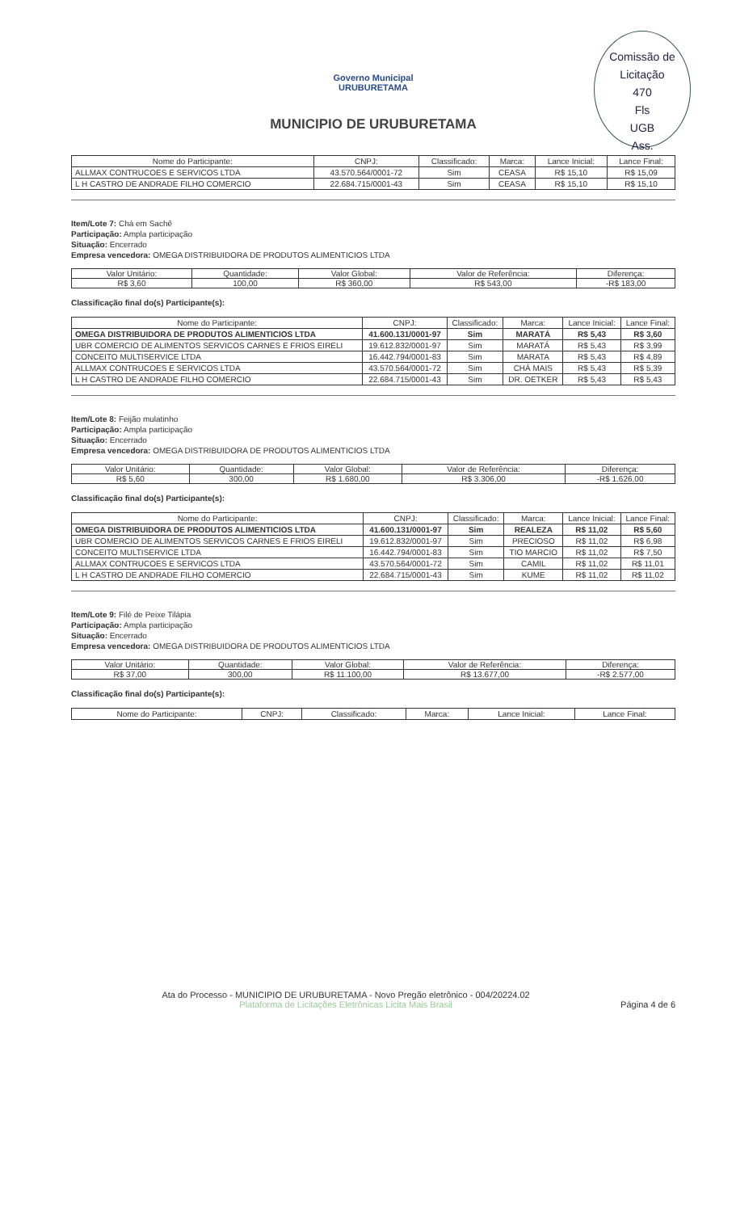Comissão de Licitação
470
Fls
UGB
Ass.
Governo Municipal
URUBURETAMA
MUNICIPIO DE URUBURETAMA
| Nome do Participante: | CNPJ: | Classificado: | Marca: | Lance Inicial: | Lance Final: |
| --- | --- | --- | --- | --- | --- |
| ALLMAX CONTRUCOES E SERVICOS LTDA | 43.570.564/0001-72 | Sim | CEASA | R$ 15,10 | R$ 15,09 |
| L H CASTRO DE ANDRADE FILHO COMERCIO | 22.684.715/0001-43 | Sim | CEASA | R$ 15,10 | R$ 15,10 |
Item/Lote 7: Chá em Sachê
Participação: Ampla participação
Situação: Encerrado
Empresa vencedora: OMEGA DISTRIBUIDORA DE PRODUTOS ALIMENTICIOS LTDA
| Valor Unitário: | Quantidade: | Valor Global: | Valor de Referência: | Diferença: |
| --- | --- | --- | --- | --- |
| R$ 3,60 | 100,00 | R$ 360,00 | R$ 543,00 | -R$ 183,00 |
Classificação final do(s) Participante(s):
| Nome do Participante: | CNPJ: | Classificado: | Marca: | Lance Inicial: | Lance Final: |
| --- | --- | --- | --- | --- | --- |
| OMEGA DISTRIBUIDORA DE PRODUTOS ALIMENTICIOS LTDA | 41.600.131/0001-97 | Sim | MARATÁ | R$ 5,43 | R$ 3,60 |
| UBR COMERCIO DE ALIMENTOS SERVICOS CARNES E FRIOS EIRELI | 19.612.832/0001-97 | Sim | MARATÁ | R$ 5,43 | R$ 3,99 |
| CONCEITO MULTISERVICE LTDA | 16.442.794/0001-83 | Sim | MARATA | R$ 5,43 | R$ 4,89 |
| ALLMAX CONTRUCOES E SERVICOS LTDA | 43.570.564/0001-72 | Sim | CHÁ MAIS | R$ 5,43 | R$ 5,39 |
| L H CASTRO DE ANDRADE FILHO COMERCIO | 22.684.715/0001-43 | Sim | DR. OETKER | R$ 5,43 | R$ 5,43 |
Item/Lote 8: Feijão mulatinho
Participação: Ampla participação
Situação: Encerrado
Empresa vencedora: OMEGA DISTRIBUIDORA DE PRODUTOS ALIMENTICIOS LTDA
| Valor Unitário: | Quantidade: | Valor Global: | Valor de Referência: | Diferença: |
| --- | --- | --- | --- | --- |
| R$ 5,60 | 300,00 | R$ 1.680,00 | R$ 3.306,00 | -R$ 1.626,00 |
Classificação final do(s) Participante(s):
| Nome do Participante: | CNPJ: | Classificado: | Marca: | Lance Inicial: | Lance Final: |
| --- | --- | --- | --- | --- | --- |
| OMEGA DISTRIBUIDORA DE PRODUTOS ALIMENTICIOS LTDA | 41.600.131/0001-97 | Sim | REALEZA | R$ 11,02 | R$ 5,60 |
| UBR COMERCIO DE ALIMENTOS SERVICOS CARNES E FRIOS EIRELI | 19.612.832/0001-97 | Sim | PRECIOSO | R$ 11,02 | R$ 6,98 |
| CONCEITO MULTISERVICE LTDA | 16.442.794/0001-83 | Sim | TIO MARCIO | R$ 11,02 | R$ 7,50 |
| ALLMAX CONTRUCOES E SERVICOS LTDA | 43.570.564/0001-72 | Sim | CAMIL | R$ 11,02 | R$ 11,01 |
| L H CASTRO DE ANDRADE FILHO COMERCIO | 22.684.715/0001-43 | Sim | KUME | R$ 11,02 | R$ 11,02 |
Item/Lote 9: Filé de Peixe Tilápia
Participação: Ampla participação
Situação: Encerrado
Empresa vencedora: OMEGA DISTRIBUIDORA DE PRODUTOS ALIMENTICIOS LTDA
| Valor Unitário: | Quantidade: | Valor Global: | Valor de Referência: | Diferença: |
| --- | --- | --- | --- | --- |
| R$ 37,00 | 300,00 | R$ 11.100,00 | R$ 13.677,00 | -R$ 2.577,00 |
Classificação final do(s) Participante(s):
| Nome do Participante: | CNPJ: | Classificado: | Marca: | Lance Inicial: | Lance Final: |
| --- | --- | --- | --- | --- | --- |
Ata do Processo - MUNICIPIO DE URUBURETAMA - Novo Pregão eletrônico - 004/20224.02
Plataforma de Licitações Eletrônicas Licita Mais Brasil
Página 4 de 6